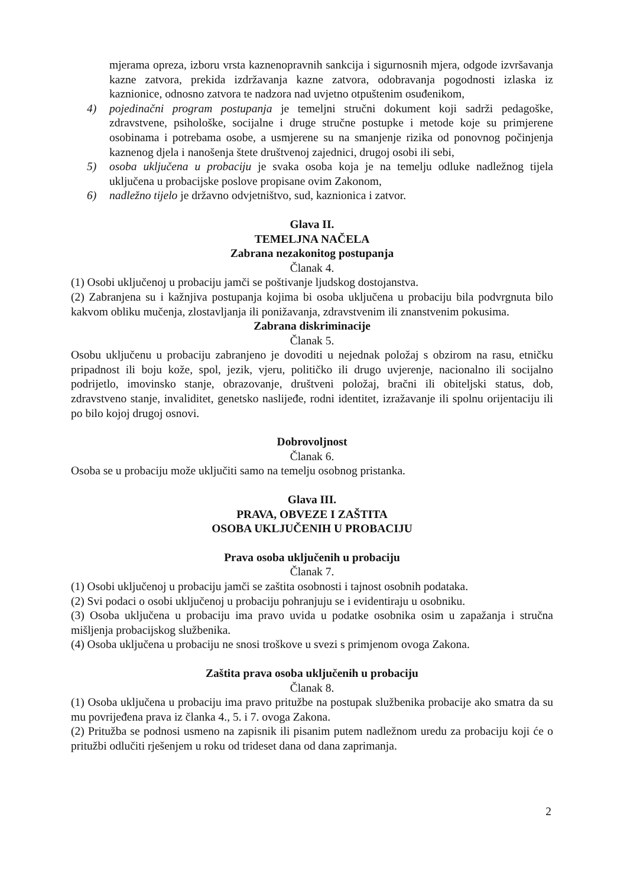mjerama opreza, izboru vrsta kaznenopravnih sankcija i sigurnosnih mjera, odgode izvršavanja kazne zatvora, prekida izdržavanja kazne zatvora, odobravanja pogodnosti izlaska iz kaznionice, odnosno zatvora te nadzora nad uvjetno otpuštenim osuđenikom,
4) pojedinačni program postupanja je temeljni stručni dokument koji sadrži pedagoške, zdravstvene, psihološke, socijalne i druge stručne postupke i metode koje su primjerene osobinama i potrebama osobe, a usmjerene su na smanjenje rizika od ponovnog počinjenja kaznenog djela i nanošenja štete društvenoj zajednici, drugoj osobi ili sebi,
5) osoba uključena u probaciju je svaka osoba koja je na temelju odluke nadležnog tijela uključena u probacijske poslove propisane ovim Zakonom,
6) nadležno tijelo je državno odvjetništvo, sud, kaznionica i zatvor.
Glava II.
TEMELJNA NAČELA
Zabrana nezakonitog postupanja
Članak 4.
(1) Osobi uključenoj u probaciju jamči se poštivanje ljudskog dostojanstva.
(2) Zabranjena su i kažnjiva postupanja kojima bi osoba uključena u probaciju bila podvrgnuta bilo kakvom obliku mučenja, zlostavljanja ili ponižavanja, zdravstvenim ili znanstvenim pokusima.
Zabrana diskriminacije
Članak 5.
Osobu uključenu u probaciju zabranjeno je dovoditi u nejednak položaj s obzirom na rasu, etničku pripadnost ili boju kože, spol, jezik, vjeru, političko ili drugo uvjerenje, nacionalno ili socijalno podrijetlo, imovinsko stanje, obrazovanje, društveni položaj, bračni ili obiteljski status, dob, zdravstveno stanje, invaliditet, genetsko naslijeđe, rodni identitet, izražavanje ili spolnu orijentaciju ili po bilo kojoj drugoj osnovi.
Dobrovoljnost
Članak 6.
Osoba se u probaciju može uključiti samo na temelju osobnog pristanka.
Glava III.
PRAVA, OBVEZE I ZAŠTITA
OSOBA UKLJUČENIH U PROBACIJU
Prava osoba uključenih u probaciju
Članak 7.
(1) Osobi uključenoj u probaciju jamči se zaštita osobnosti i tajnost osobnih podataka.
(2) Svi podaci o osobi uključenoj u probaciju pohranjuju se i evidentiraju u osobniku.
(3) Osoba uključena u probaciju ima pravo uvida u podatke osobnika osim u zapažanja i stručna mišljenja probacijskog službenika.
(4) Osoba uključena u probaciju ne snosi troškove u svezi s primjenom ovoga Zakona.
Zaštita prava osoba uključenih u probaciju
Članak 8.
(1) Osoba uključena u probaciju ima pravo pritužbe na postupak službenika probacije ako smatra da su mu povrijeđena prava iz članka 4., 5. i 7. ovoga Zakona.
(2) Pritužba se podnosi usmeno na zapisnik ili pisanim putem nadležnom uredu za probaciju koji će o pritužbi odlučiti rješenjem u roku od trideset dana od dana zaprimanja.
2